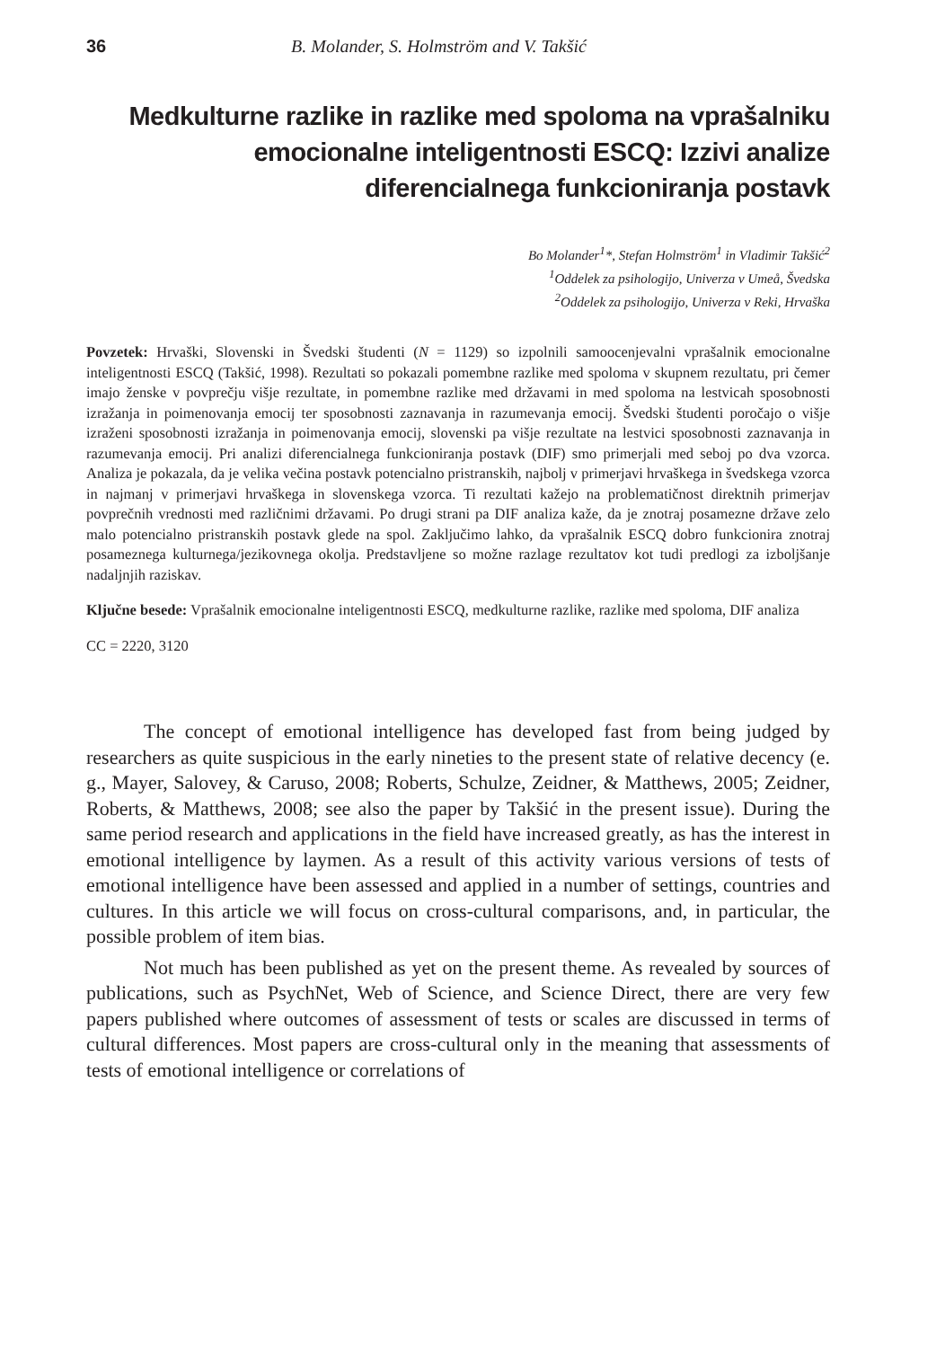36 B. Molander, S. Holmström and V. Takšić
Medkulturne razlike in razlike med spoloma na vprašalniku emocionalne inteligentnosti ESCQ: Izzivi analize diferencialnega funkcioniranja postavk
Bo Molander<sup>1</sup>*, Stefan Holmström<sup>1</sup> in Vladimir Takšić<sup>2</sup>
<sup>1</sup> Oddelek za psihologijo, Univerza v Umeå, Švedska
<sup>2</sup> Oddelek za psihologijo, Univerza v Reki, Hrvaška
Povzetek: Hrvaški, Slovenski in Švedski študenti (N = 1129) so izpolnili samoocenjevalni vprašalnik emocionalne inteligentnosti ESCQ (Takšić, 1998). Rezultati so pokazali pomembne razlike med spoloma v skupnem rezultatu, pri čemer imajo ženske v povprečju višje rezultate, in pomembne razlike med državami in med spoloma na lestvicah sposobnosti izražanja in poimenovanja emocij ter sposobnosti zaznavanja in razumevanja emocij. Švedski študenti poročajo o višje izraženi sposobnosti izražanja in poimenovanja emocij, slovenski pa višje rezultate na lestvici sposobnosti zaznavanja in razumevanja emocij. Pri analizi diferencialnega funkcioniranja postavk (DIF) smo primerjali med seboj po dva vzorca. Analiza je pokazala, da je velika večina postavk potencialno pristranskih, najbolj v primerjavi hrvaškega in švedskega vzorca in najmanj v primerjavi hrvaškega in slovenskega vzorca. Ti rezultati kažejo na problematičnost direktnih primerjav povprečnih vrednosti med različnimi državami. Po drugi strani pa DIF analiza kaže, da je znotraj posamezne države zelo malo potencialno pristranskih postavk glede na spol. Zaključimo lahko, da vprašalnik ESCQ dobro funkcionira znotraj posameznega kulturnega/jezikovnega okolja. Predstavljene so možne razlage rezultatov kot tudi predlogi za izboljšanje nadaljnjih raziskav.
Ključne besede: Vprašalnik emocionalne inteligentnosti ESCQ, medkulturne razlike, razlike med spoloma, DIF analiza
CC = 2220, 3120
The concept of emotional intelligence has developed fast from being judged by researchers as quite suspicious in the early nineties to the present state of relative decency (e. g., Mayer, Salovey, & Caruso, 2008; Roberts, Schulze, Zeidner, & Matthews, 2005; Zeidner, Roberts, & Matthews, 2008; see also the paper by Takšić in the present issue). During the same period research and applications in the field have increased greatly, as has the interest in emotional intelligence by laymen. As a result of this activity various versions of tests of emotional intelligence have been assessed and applied in a number of settings, countries and cultures. In this article we will focus on cross-cultural comparisons, and, in particular, the possible problem of item bias.
Not much has been published as yet on the present theme. As revealed by sources of publications, such as PsychNet, Web of Science, and Science Direct, there are very few papers published where outcomes of assessment of tests or scales are discussed in terms of cultural differences. Most papers are cross-cultural only in the meaning that assessments of tests of emotional intelligence or correlations of